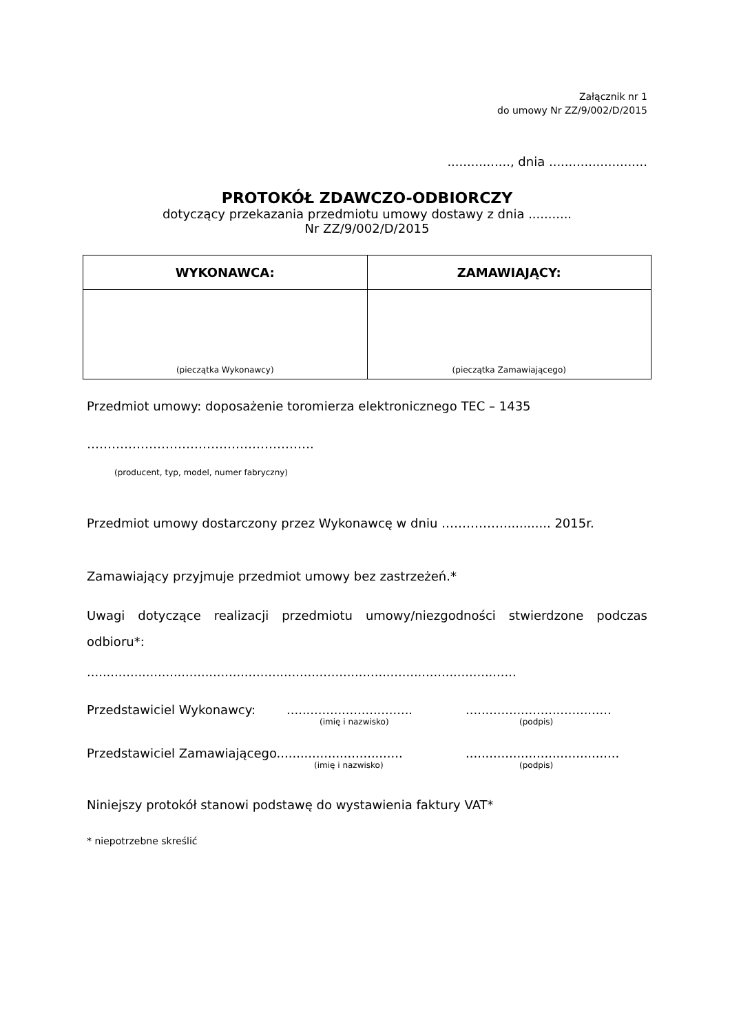Załącznik nr 1
do umowy Nr ZZ/9/002/D/2015
................, dnia .........................
PROTOKÓŁ ZDAWCZO-ODBIORCZY
dotyczący przekazania przedmiotu umowy dostawy z dnia ...........
Nr ZZ/9/002/D/2015
| WYKONAWCA: | ZAMAWIAJĄCY: |
| --- | --- |
| (pieczątka Wykonawcy) | (pieczątka Zamawiającego) |
Przedmiot umowy: doposażenie toromierza elektronicznego TEC – 1435
……………………………………………….
(producent, typ, model, numer fabryczny)
Przedmiot umowy dostarczony przez Wykonawcę w dniu ……………............ 2015r.
Zamawiający przyjmuje przedmiot umowy bez zastrzeżeń.*
Uwagi dotyczące realizacji przedmiotu umowy/niezgodności stwierdzone podczas odbioru*:
.............................................................................................................
Przedstawiciel Wykonawcy:.....................................................................
(imię i nazwisko) (podpis)
Przedstawiciel Zamawiającego.......................................................................
(imię i nazwisko) (podpis)
Niniejszy protokół stanowi podstawę do wystawienia faktury VAT*
* niepotrzebne skreślić